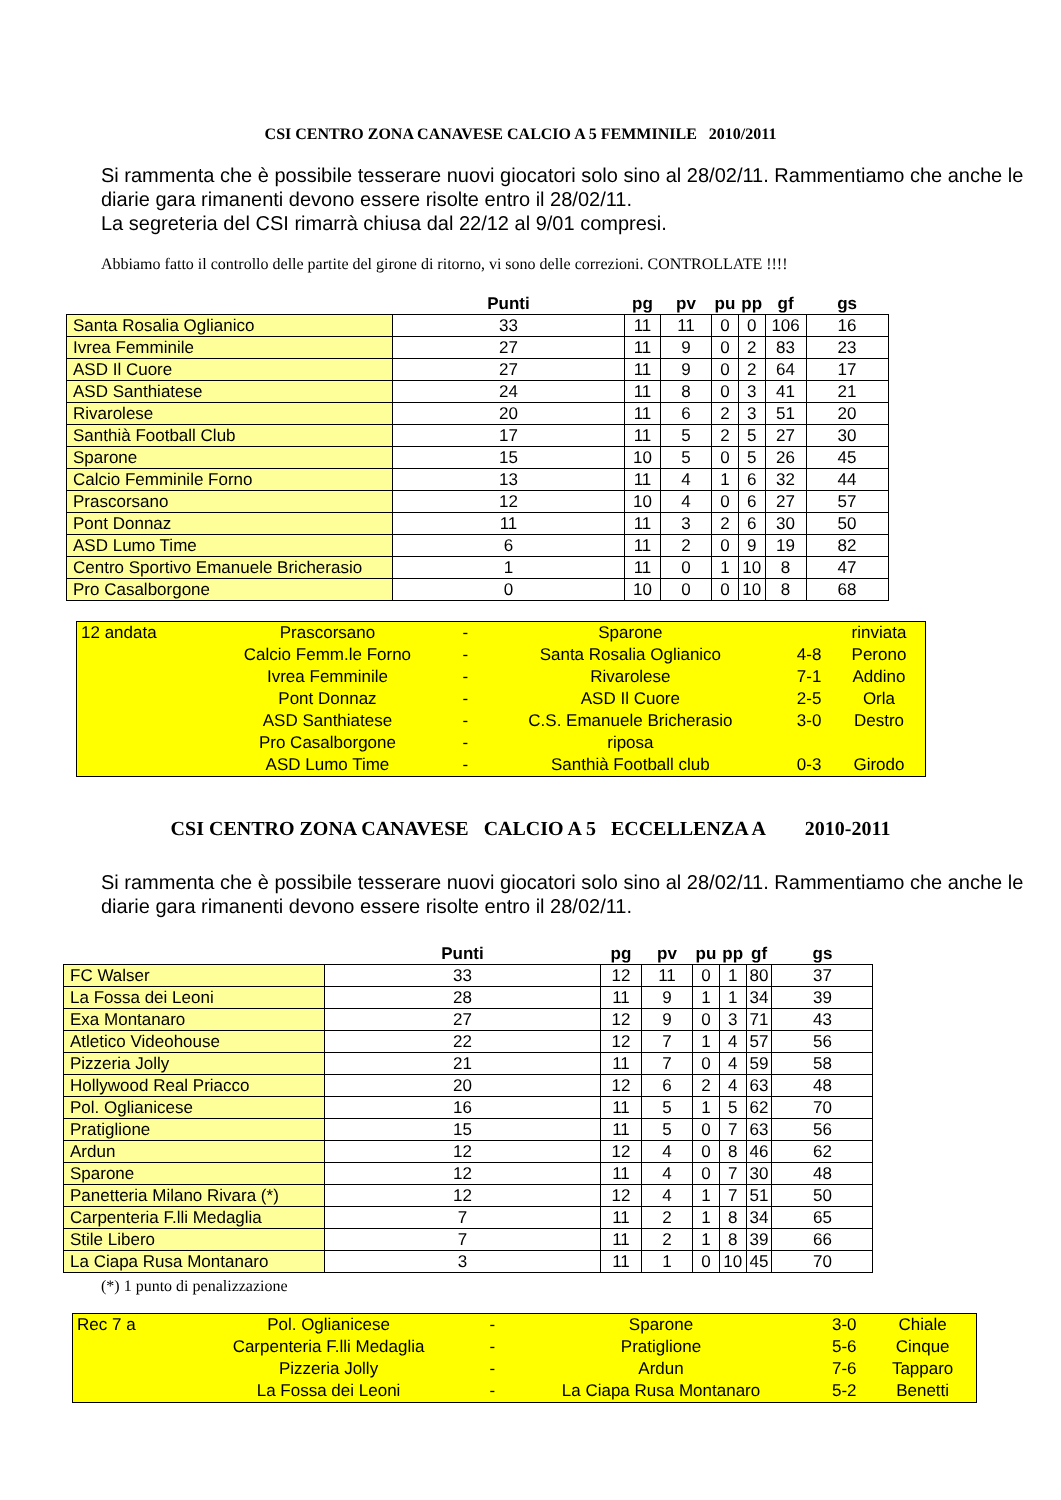CSI CENTRO ZONA CANAVESE CALCIO A 5 FEMMINILE 2010/2011
Si rammenta che è possibile tesserare nuovi giocatori solo sino al 28/02/11. Rammentiamo che anche le diarie gara rimanenti devono essere risolte entro il 28/02/11.
La segreteria del CSI rimarrà chiusa dal 22/12 al 9/01 compresi.
Abbiamo fatto il controllo delle partite del girone di ritorno, vi sono delle correzioni. CONTROLLATE !!!!
| | Punti | pg | pv | pu | pp | gf | gs |
| Santa Rosalia Oglianico | 33 | 11 | 11 | 0 | 0 | 106 | 16 |
| Ivrea Femminile | 27 | 11 | 9 | 0 | 2 | 83 | 23 |
| ASD Il Cuore | 27 | 11 | 9 | 0 | 2 | 64 | 17 |
| ASD Santhiatese | 24 | 11 | 8 | 0 | 3 | 41 | 21 |
| Rivarolese | 20 | 11 | 6 | 2 | 3 | 51 | 20 |
| Santhià Football Club | 17 | 11 | 5 | 2 | 5 | 27 | 30 |
| Sparone | 15 | 10 | 5 | 0 | 5 | 26 | 45 |
| Calcio Femminile Forno | 13 | 11 | 4 | 1 | 6 | 32 | 44 |
| Prascorsano | 12 | 10 | 4 | 0 | 6 | 27 | 57 |
| Pont Donnaz | 11 | 11 | 3 | 2 | 6 | 30 | 50 |
| ASD Lumo Time | 6 | 11 | 2 | 0 | 9 | 19 | 82 |
| Centro Sportivo Emanuele Bricherasio | 1 | 11 | 0 | 1 | 10 | 8 | 47 |
| Pro Casalborgone | 0 | 10 | 0 | 0 | 10 | 8 | 68 |
| 12 andata | Prascorsano | - | Sparone | | rinviata |
| | Calcio Femm.le Forno | - | Santa Rosalia Oglianico | 4-8 | Perono |
| | Ivrea Femminile | - | Rivarolese | 7-1 | Addino |
| | Pont Donnaz | - | ASD Il Cuore | 2-5 | Orla |
| | ASD Santhiatese | - | C.S. Emanuele Bricherasio | 3-0 | Destro |
| | Pro Casalborgone | - | riposa | | |
| | ASD Lumo Time | - | Santhià Football club | 0-3 | Girodo |
CSI CENTRO ZONA CANAVESE CALCIO A 5 ECCELLENZA A 2010-2011
Si rammenta che è possibile tesserare nuovi giocatori solo sino al 28/02/11. Rammentiamo che anche le diarie gara rimanenti devono essere risolte entro il 28/02/11.
| | Punti | pg | pv | pu | pp | gf | gs |
| FC Walser | 33 | 12 | 11 | 0 | 1 | 80 | 37 |
| La Fossa dei Leoni | 28 | 11 | 9 | 1 | 1 | 34 | 39 |
| Exa Montanaro | 27 | 12 | 9 | 0 | 3 | 71 | 43 |
| Atletico Videohouse | 22 | 12 | 7 | 1 | 4 | 57 | 56 |
| Pizzeria Jolly | 21 | 11 | 7 | 0 | 4 | 59 | 58 |
| Hollywood Real Priacco | 20 | 12 | 6 | 2 | 4 | 63 | 48 |
| Pol. Oglianicese | 16 | 11 | 5 | 1 | 5 | 62 | 70 |
| Pratiglione | 15 | 11 | 5 | 0 | 7 | 63 | 56 |
| Ardun | 12 | 12 | 4 | 0 | 8 | 46 | 62 |
| Sparone | 12 | 11 | 4 | 0 | 7 | 30 | 48 |
| Panetteria Milano Rivara (*) | 12 | 12 | 4 | 1 | 7 | 51 | 50 |
| Carpenteria F.lli Medaglia | 7 | 11 | 2 | 1 | 8 | 34 | 65 |
| Stile Libero | 7 | 11 | 2 | 1 | 8 | 39 | 66 |
| La Ciapa Rusa Montanaro | 3 | 11 | 1 | 0 | 10 | 45 | 70 |
(*) 1 punto di penalizzazione
| Rec 7 a | Pol. Oglianicese | - | Sparone | 3-0 | Chiale |
| | Carpenteria F.lli Medaglia | - | Pratiglione | 5-6 | Cinque |
| | Pizzeria Jolly | - | Ardun | 7-6 | Tapparo |
| | La Fossa dei Leoni | - | La Ciapa Rusa Montanaro | 5-2 | Benetti |